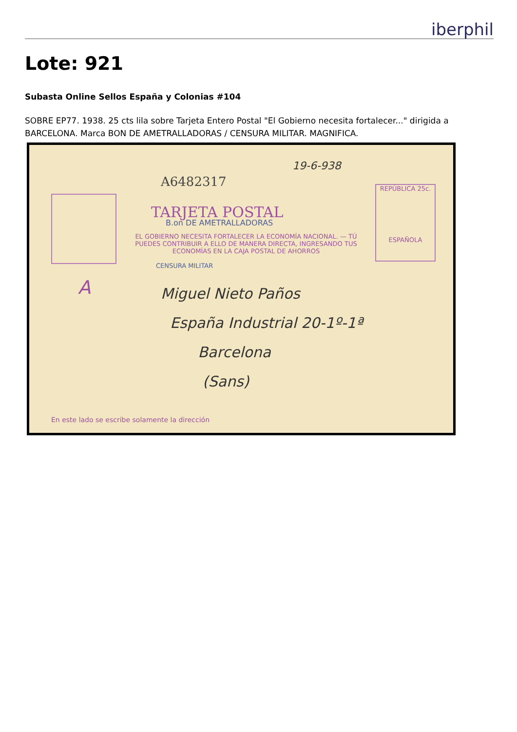iberphil
Lote: 921
Subasta Online Sellos España y Colonias #104
SOBRE EP77. 1938. 25 cts lila sobre Tarjeta Entero Postal "El Gobierno necesita fortalecer..." dirigida a BARCELONA. Marca BON DE AMETRALLADORAS / CENSURA MILITAR. MAGNIFICA.
A6482317
19-6-938
REPÚBLICA 25c.
ESPAÑOLA
TARJETA POSTAL
B.on DE AMETRALLADORAS
EL GOBIERNO NECESITA FORTALECER LA ECONOMÍA NACIONAL. — TÚ PUEDES CONTRIBUIR A ELLO DE MANERA DIRECTA, INGRESANDO TUS ECONOMÍAS EN LA CAJA POSTAL DE AHORROS
CENSURA MILITAR
A
Miguel Nieto Paños
España Industrial 20-1º-1ª
Barcelona
(Sans)
En este lado se escribe solamente la dirección